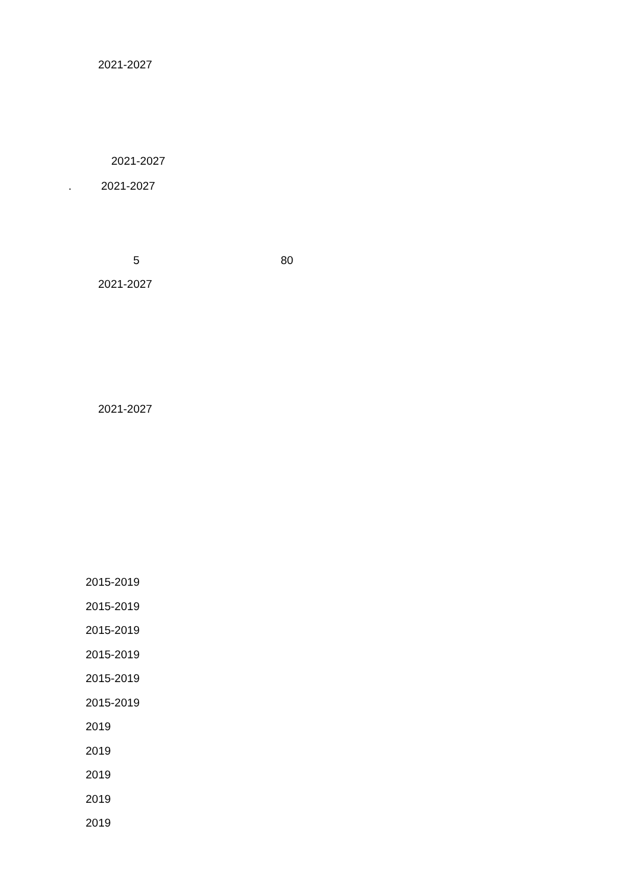2021-2027 2021-2027
. 2021-2027 5 80
2021-2027 2021-2027
2015-2019
2015-2019
2015-2019
2015-2019
2015-2019
2015-2019
2019
2019
2019
2019
2019